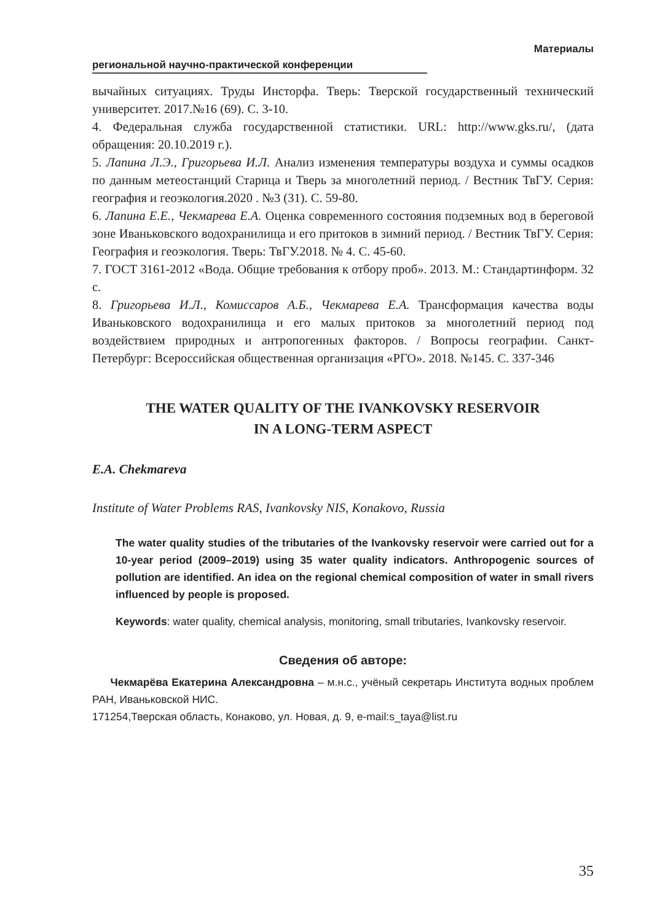Материалы
региональной научно-практической конференции
вычайных ситуациях. Труды Инсторфа. Тверь: Тверской государственный технический университет. 2017.№16 (69). С. 3-10.
4. Федеральная служба государственной статистики. URL: http://www.gks.ru/, (дата обращения: 20.10.2019 г.).
5. Лапина Л.Э., Григорьева И.Л. Анализ изменения температуры воздуха и суммы осадков по данным метеостанций Старица и Тверь за многолетний период. / Вестник ТвГУ. Серия: география и геоэкология.2020 . №3 (31). С. 59-80.
6. Лапина Е.Е., Чекмарева Е.А. Оценка современного состояния подземных вод в береговой зоне Иваньковского водохранилища и его притоков в зимний период. / Вестник ТвГУ. Серия: География и геоэкология. Тверь: ТвГУ.2018. № 4. С. 45-60.
7. ГОСТ 3161-2012 «Вода. Общие требования к отбору проб». 2013. М.: Стандартинформ. 32 с.
8. Григорьева И.Л., Комиссаров А.Б., Чекмарева Е.А. Трансформация качества воды Иваньковского водохранилища и его малых притоков за многолетний период под воздействием природных и антропогенных факторов. / Вопросы географии. Санкт-Петербург: Всероссийская общественная организация «РГО». 2018. №145. С. 337-346
THE WATER QUALITY OF THE IVANKOVSKY RESERVOIR
IN A LONG-TERM ASPECT
E.A. Chekmareva
Institute of Water Problems RAS, Ivankovsky NIS, Konakovo, Russia
The water quality studies of the tributaries of the Ivankovsky reservoir were carried out for a 10-year period (2009–2019) using 35 water quality indicators. Anthropogenic sources of pollution are identified. An idea on the regional chemical composition of water in small rivers influenced by people is proposed.
Keywords: water quality, chemical analysis, monitoring, small tributaries, Ivankovsky reservoir.
Сведения об авторе:
Чекмарёва Екатерина Александровна – м.н.с., учёный секретарь Института водных проблем РАН, Иваньковской НИС.
171254,Тверская область, Конаково, ул. Новая, д. 9, e-mail:s_taya@list.ru
35